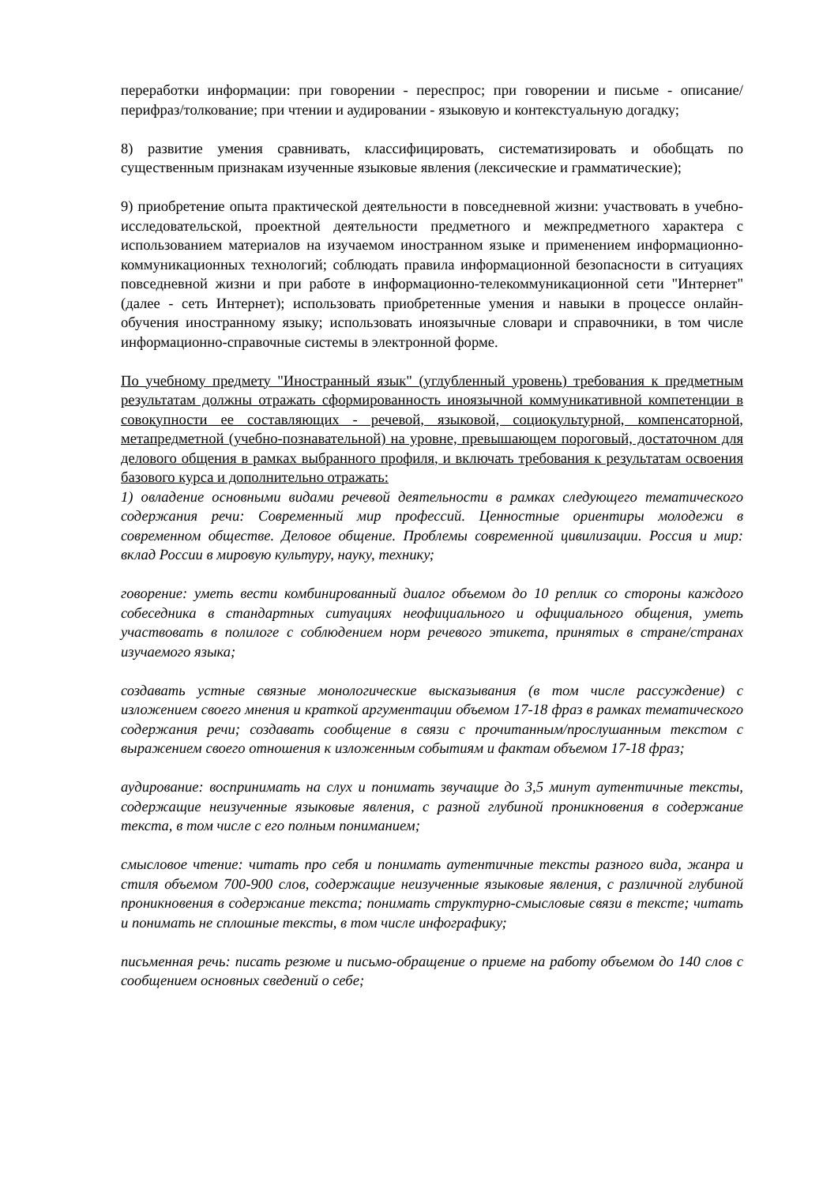переработки информации: при говорении - переспрос; при говорении и письме - описание/перифраз/толкование; при чтении и аудировании - языковую и контекстуальную догадку;
8) развитие умения сравнивать, классифицировать, систематизировать и обобщать по существенным признакам изученные языковые явления (лексические и грамматические);
9) приобретение опыта практической деятельности в повседневной жизни: участвовать в учебно-исследовательской, проектной деятельности предметного и межпредметного характера с использованием материалов на изучаемом иностранном языке и применением информационно-коммуникационных технологий; соблюдать правила информационной безопасности в ситуациях повседневной жизни и при работе в информационно-телекоммуникационной сети "Интернет" (далее - сеть Интернет); использовать приобретенные умения и навыки в процессе онлайн-обучения иностранному языку; использовать иноязычные словари и справочники, в том числе информационно-справочные системы в электронной форме.
По учебному предмету "Иностранный язык" (углубленный уровень) требования к предметным результатам должны отражать сформированность иноязычной коммуникативной компетенции в совокупности ее составляющих - речевой, языковой, социокультурной, компенсаторной, метапредметной (учебно-познавательной) на уровне, превышающем пороговый, достаточном для делового общения в рамках выбранного профиля, и включать требования к результатам освоения базового курса и дополнительно отражать:
1) овладение основными видами речевой деятельности в рамках следующего тематического содержания речи: Современный мир профессий. Ценностные ориентиры молодежи в современном обществе. Деловое общение. Проблемы современной цивилизации. Россия и мир: вклад России в мировую культуру, науку, технику;
говорение: уметь вести комбинированный диалог объемом до 10 реплик со стороны каждого собеседника в стандартных ситуациях неофициального и официального общения, уметь участвовать в полилоге с соблюдением норм речевого этикета, принятых в стране/странах изучаемого языка;
создавать устные связные монологические высказывания (в том числе рассуждение) с изложением своего мнения и краткой аргументации объемом 17-18 фраз в рамках тематического содержания речи; создавать сообщение в связи с прочитанным/прослушанным текстом с выражением своего отношения к изложенным событиям и фактам объемом 17-18 фраз;
аудирование: воспринимать на слух и понимать звучащие до 3,5 минут аутентичные тексты, содержащие неизученные языковые явления, с разной глубиной проникновения в содержание текста, в том числе с его полным пониманием;
смысловое чтение: читать про себя и понимать аутентичные тексты разного вида, жанра и стиля объемом 700-900 слов, содержащие неизученные языковые явления, с различной глубиной проникновения в содержание текста; понимать структурно-смысловые связи в тексте; читать и понимать не сплошные тексты, в том числе инфографику;
письменная речь: писать резюме и письмо-обращение о приеме на работу объемом до 140 слов с сообщением основных сведений о себе;